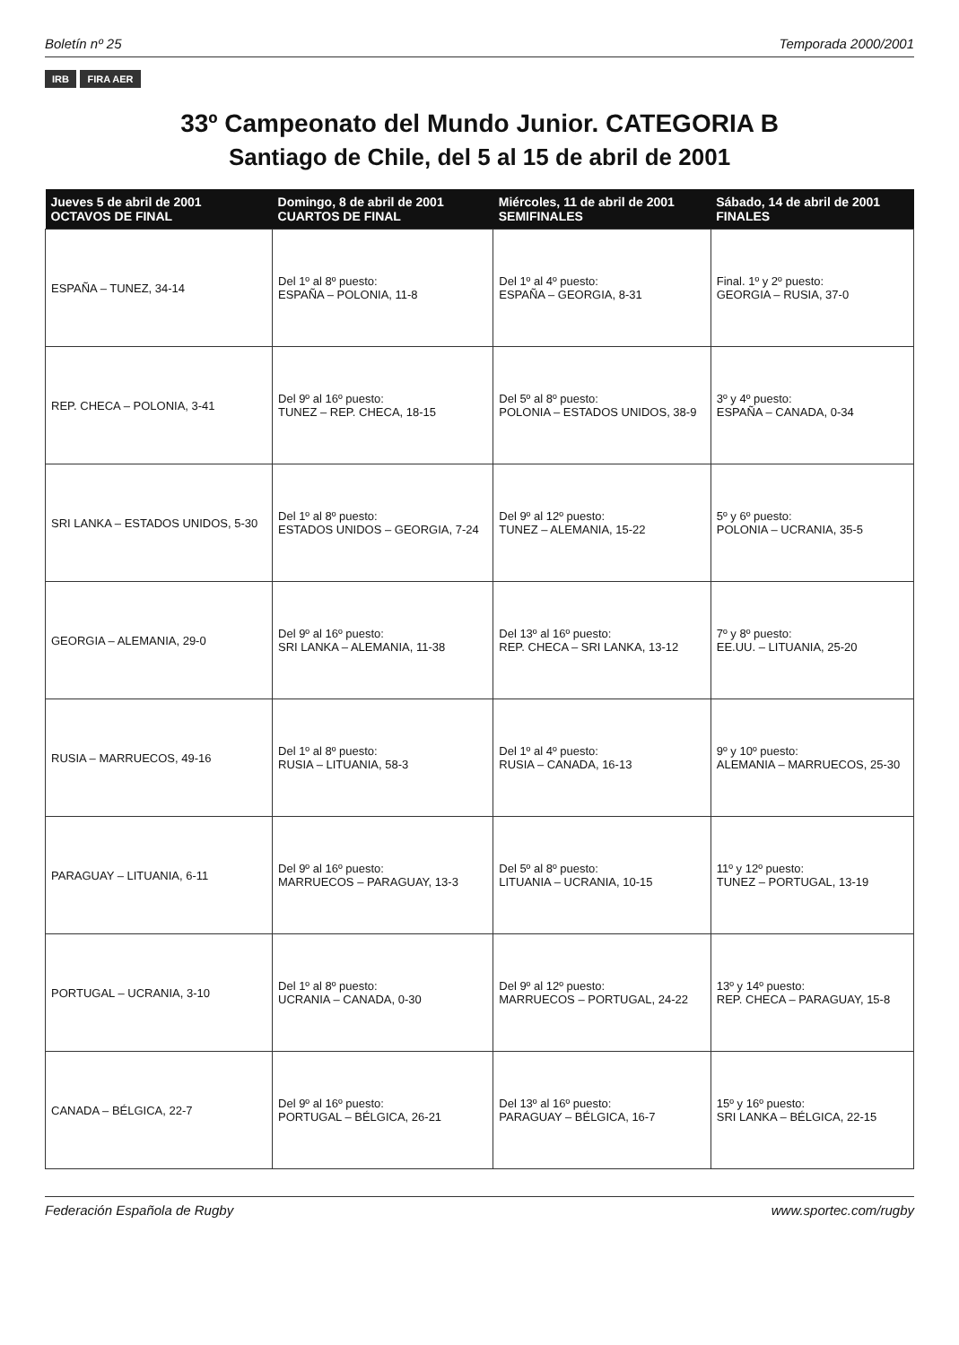Boletín nº 25 Temporada 2000/2001
IRB FIRA AER
33º Campeonato del Mundo Junior. CATEGORIA B
Santiago de Chile, del 5 al 15 de abril de 2001
| Jueves 5 de abril de 2001 OCTAVOS DE FINAL | Domingo, 8 de abril de 2001 CUARTOS DE FINAL | Miércoles, 11 de abril de 2001 SEMIFINALES | Sábado, 14 de abril de 2001 FINALES |
| --- | --- | --- | --- |
| ESPAÑA – TUNEZ, 34-14 | Del 1º al 8º puesto: ESPAÑA – POLONIA, 11-8 | Del 1º al 4º puesto: ESPAÑA – GEORGIA, 8-31 | Final. 1º y 2º puesto: GEORGIA – RUSIA, 37-0 |
| REP. CHECA – POLONIA, 3-41 | Del 9º al 16º puesto: TUNEZ – REP. CHECA, 18-15 | Del 5º al 8º puesto: POLONIA – ESTADOS UNIDOS, 38-9 | 3º y 4º puesto: ESPAÑA – CANADA, 0-34 |
| SRI LANKA – ESTADOS UNIDOS, 5-30 | Del 1º al 8º puesto: ESTADOS UNIDOS – GEORGIA, 7-24 | Del 9º al 12º puesto: TUNEZ – ALEMANIA, 15-22 | 5º y 6º puesto: POLONIA – UCRANIA, 35-5 |
| GEORGIA – ALEMANIA, 29-0 | Del 9º al 16º puesto: SRI LANKA – ALEMANIA, 11-38 | Del 13º al 16º puesto: REP. CHECA – SRI LANKA, 13-12 | 7º y 8º puesto: EE.UU. – LITUANIA, 25-20 |
| RUSIA – MARRUECOS, 49-16 | Del 1º al 8º puesto: RUSIA – LITUANIA, 58-3 | Del 1º al 4º puesto: RUSIA – CANADA, 16-13 | 9º y 10º puesto: ALEMANIA – MARRUECOS, 25-30 |
| PARAGUAY – LITUANIA, 6-11 | Del 9º al 16º puesto: MARRUECOS – PARAGUAY, 13-3 | Del 5º al 8º puesto: LITUANIA – UCRANIA, 10-15 | 11º y 12º puesto: TUNEZ – PORTUGAL, 13-19 |
| PORTUGAL – UCRANIA, 3-10 | Del 1º al 8º puesto: UCRANIA – CANADA, 0-30 | Del 9º al 12º puesto: MARRUECOS – PORTUGAL, 24-22 | 13º y 14º puesto: REP. CHECA – PARAGUAY, 15-8 |
| CANADA – BÉLGICA, 22-7 | Del 9º al 16º puesto: PORTUGAL – BÉLGICA, 26-21 | Del 13º al 16º puesto: PARAGUAY – BÉLGICA, 16-7 | 15º y 16º puesto: SRI LANKA – BÉLGICA, 22-15 |
Federación Española de Rugby www.sportec.com/rugby